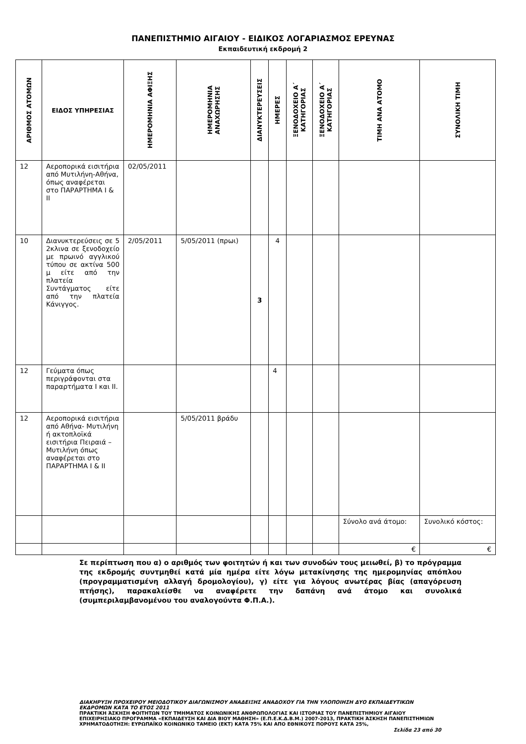ΠΑΝΕΠΙΣΤΗΜΙΟ ΑΙΓΑΙΟΥ - ΕΙΔΙΚΟΣ ΛΟΓΑΡΙΑΣΜΟΣ ΕΡΕΥΝΑΣ
Εκπαιδευτική εκδρομή 2
| ΑΡΙΘΜΟΣ ΑΤΟΜΩΝ | ΕΙΔΟΣ ΥΠΗΡΕΣΙΑΣ | ΗΜΕΡΟΜΗΝΙΑ ΑΦΙΞΗΣ | ΗΜΕΡΟΜΗΝΙΑ ΑΝΑΧΩΡΗΣΗΣ | ΔΙΑΝΥΚΤΕΡΕΥΣΕΙΣ | ΗΜΕΡΕΣ | ΞΕΝΟΔΟΧΕΙΟ Α΄ ΚΑΤΗΓΟΡΙΑΣ | ΞΕΝΟΔΟΧΕΙΟ Α΄ ΚΑΤΗΓΟΡΙΑΣ | ΤΙΜΗ ΑΝΑ ΑΤΟΜΟ | ΣΥΝΟΛΙΚΗ ΤΙΜΗ |
| --- | --- | --- | --- | --- | --- | --- | --- | --- | --- |
| 12 | Αεροπορικά εισιτήρια από Μυτιλήνη-Αθήνα, όπως αναφέρεται στο ΠΑΡΑΡΤΗΜΑ Ι & ΙΙ | 02/05/2011 | | | | | | | |
| 10 | Διανυκτερεύσεις σε 5 2κλινα σε ξενοδοχείο με πρωινό αγγλικού τύπου σε ακτίνα 500 μ είτε από την πλατεία Συντάγματος είτε από την πλατεία Κάνιγγος. | 2/05/2011 | 5/05/2011 (πρωι) | 3 | 4 | | | | |
| 12 | Γεύματα όπως περιγράφονται στα παραρτήματα Ι και ΙΙ. | | | | 4 | | | | |
| 12 | Αεροπορικά εισιτήρια από Αθήνα- Μυτιλήνη ή ακτοπλοϊκά εισιτήρια Πειραιά – Μυτιλήνη όπως αναφέρεται στο ΠΑΡΑΡΤΗΜΑ Ι & ΙΙ | | 5/05/2011 βράδυ | | | | | | |
| | | | | | | | | Σύνολο ανά άτομο: | Συνολικό κόστος: |
| | | | | | | | | € | € |
Σε περίπτωση που α) ο αριθμός των φοιτητών ή και των συνοδών τους μειωθεί, β) το πρόγραμμα της εκδρομής συντμηθεί κατά μία ημέρα είτε λόγω μετακίνησης της ημερομηνίας απόπλου (προγραμματισμένη αλλαγή δρομολογίου), γ) είτε για λόγους ανωτέρας βίας (απαγόρευση πτήσης), παρακαλείσθε να αναφέρετε την δαπάνη ανά άτομο και συνολικά (συμπεριλαμβανομένου του αναλογούντα Φ.Π.Α.).
ΔΙΑΚΗΡΥΞΗ ΠΡΟΧΕΙΡΟΥ ΜΕΙΟΔΟΤΙΚΟΥ ΔΙΑΓΩΝΙΣΜΟΥ ΑΝΑΔΕΙΞΗΣ ΑΝΑΔΟΧΟΥ ΓΙΑ ΤΗΝ ΥΛΟΠΟΙΗΣΗ ΔΥΟ ΕΚΠΑΙΔΕΥΤΙΚΩΝ ΕΚΔΡΟΜΩΝ ΚΑΤΑ ΤΟ ΕΤΟΣ 2011
ΠΡΑΚΤΙΚΗ ΆΣΚΗΣΗ ΦΟΙΤΗΤΩΝ ΤΟΥ ΤΜΗΜΑΤΟΣ ΚΟΙΝΩΝΙΚΗΣ ΑΝΘΡΩΠΟΛΟΓΙΑΣ ΚΑΙ ΙΣΤΟΡΙΑΣ ΤΟΥ ΠΑΝΕΠΙΣΤΗΜΙΟΥ ΑΙΓΑΙΟΥ ΕΠΙΧΕΙΡΗΣΙΑΚΟ ΠΡΟΓΡΑΜΜΑ «ΕΚΠΑΙΔΕΥΣΗ ΚΑΙ ΔΙΑ ΒΙΟΥ ΜΑΘΗΣΗ» (Ε.Π.Ε.Κ.Δ.Β.Μ.) 2007-2013, ΠΡΑΚΤΙΚΗ ΆΣΚΗΣΗ ΠΑΝΕΠΙΣΤΗΜΙΩΝ
ΧΡΗΜΑΤΟΔΟΤΗΣΗ: ΕΥΡΩΠΑΪΚΟ ΚΟΙΝΩΝΙΚΟ ΤΑΜΕΙΟ (ΕΚΤ) ΚΑΤΑ 75% ΚΑΙ ΑΠΟ ΕΘΝΙΚΟΥΣ ΠΟΡΟΥΣ ΚΑΤΑ 25%,
Σελίδα 23 από 30